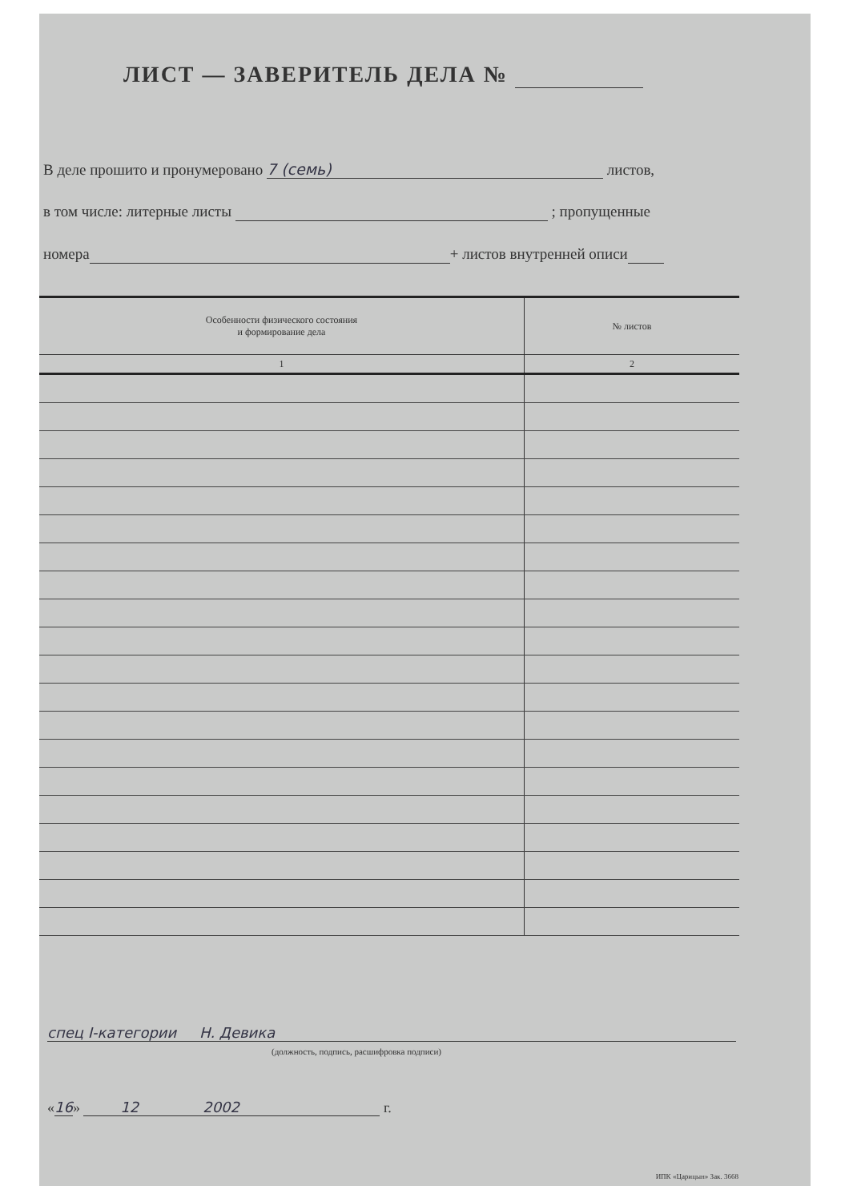ЛИСТ — ЗАВЕРИТЕЛЬ ДЕЛА №
В деле прошито и пронумеровано 7 (семь) листов,
в том числе: литерные листы ; пропущенные
номера + листов внутренней описи
| Особенности физического состояния и формирование дела | № листов |
| --- | --- |
| 1 | 2 |
спец I-категории Н. Девика
(должность, подпись, расшифровка подписи)
«16» 12 2002 г.
ИПК «Царицын» Зак. 3668